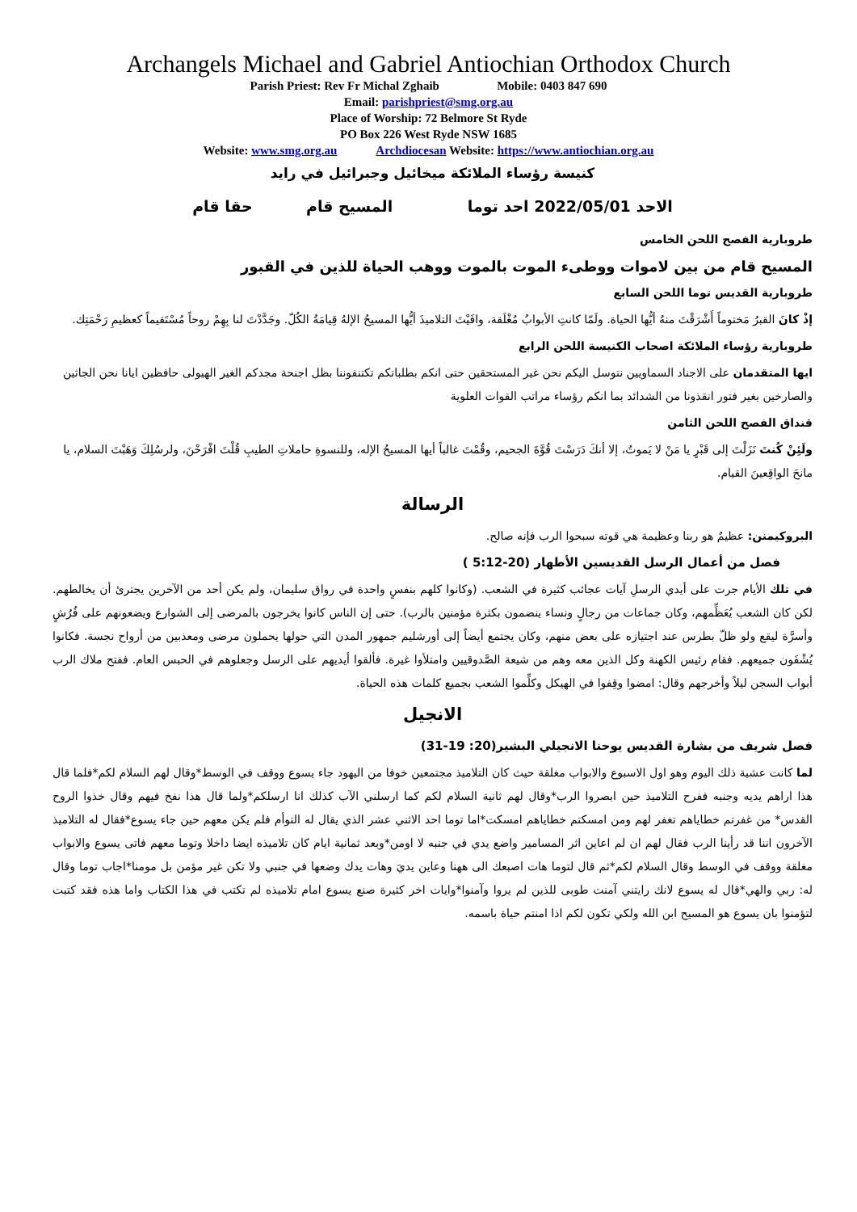Archangels Michael and Gabriel Antiochian Orthodox Church
Parish Priest: Rev Fr Michal Zghaib Mobile: 0403 847 690
Email: parishpriest@smg.org.au
Place of Worship: 72 Belmore St Ryde
PO Box 226 West Ryde NSW 1685
Website: www.smg.org.au Archdiocesan Website: https://www.antiochian.org.au
كنيسة رؤساء الملائكة ميخائيل وجبرائيل في رايد
الاحد 2022/05/01 احد توما المسيح قام حقا قام
طروبارية الفصح اللحن الخامس
المسيح قام من بين لاموات ووطىء الموت بالموت ووهب الحياة للذين في القبور
طروبارية القديس توما اللحن السابع
إذْ كانَ القبرُ مَختوماً أَشْرَقْتَ منهُ أيُّها الحياة. ولَمّا كانتِ الأبوابُ مُغْلَقة، وافَيْتَ التلاميذَ أيُّها المسيحُ الإلهُ قِيامَةُ الكُلّ. وجَدَّدْتَ لنا بِهِمْ روحاً مُسْتَقيماً كعظيمِ رَحْمَتِك.
طروبارية رؤساء الملائكة اصحاب الكنيسة اللحن الرابع
ايها المتقدمان على الاجناد السماويين نتوسل اليكم نحن غير المستحقين حتى انكم بطلباتكم تكتنفوننا بظل اجنحة مجدكم الغير الهيولى حافظين ايانا نحن الجاثين والصارخين بغير فتور انقذونا من الشدائد بما انكم رؤساء مراتب القوات العلوية
قنداق الفصح اللحن الثامن
ولَئِنْ كُنتَ نَزَلْتَ إلى قَبْرٍ يا مَنْ لا يَموتُ، إلا أنكَ دَرَسْتَ قُوَّةَ الجحيم، وقُمْتَ غالباً أيها المسيحُ الإله، وللنسوةِ حاملاتِ الطيبِ قُلْتَ افْرَحْنَ، ولرسُلِكَ وَهَبْتَ السلام، يا مانحَ الواقِعينَ القيام.
الرسالة
البروكيمنن: عظيمٌ هو ربنا وعظيمة هي قوته سبحوا الرب فإنه صالح.
فصل من أعمال الرسل القديسين الأطهار (20-5:12 )
في تلك الأيام جرت على أيدي الرسلِ آيات عجائب كثيرة في الشعب. (وكانوا كلهم بنفسٍ واحدة في رواق سليمان، ولم يكن أحد من الآخرين يجترئ أن يخالطهم. لكن كان الشعب يُعَظِّمهم، وكان جماعات من رجالٍ ونساء ينضمون بكثرة مؤمنين بالرب). حتى إن الناس كانوا يخرجون بالمرضى إلى الشوارع ويضعونهم على فُرُشٍ وأسرَّة ليقع ولو ظلّ بطرس عند اجتيازه على بعض منهم، وكان يجتمع أيضاً إلى أورشليم جمهور المدن التي حولها يحملون مرضى ومعذبين من أرواح نجسة. فكانوا يُشْفَون جميعهم. فقام رئيس الكهنة وكل الذين معه وهم من شيعة الصَّدوقيين وامتلأوا غيرة. فألقوا أيديهم على الرسل وجعلوهم في الحبس العام. ففتح ملاك الرب أبواب السجن ليلاً وأخرجهم وقال: امضوا وقِفوا في الهيكل وكلِّموا الشعب بجميع كلمات هذه الحياة.
الانجيل
فصل شريف من بشارة القديس يوحنا الانجيلي البشير(20: 19-31)
لما كانت عشية ذلك اليوم وهو اول الاسبوع والابواب مغلقة حيث كان التلاميذ مجتمعين خوفا من اليهود جاء يسوع ووقف في الوسط*وقال لهم السلام لكم*فلما قال هذا اراهم يديه وجنبه ففرح التلاميذ حين ابصروا الرب*وقال لهم ثانية السلام لكم كما ارسلني الآب كذلك انا ارسلكم*ولما قال هذا نفخ فيهم وقال خذوا الروح القدس* من غفرتم خطاياهم تغفر لهم ومن امسكتم خطاياهم امسكت*اما توما احد الاثني عشر الذي يقال له التوأم فلم يكن معهم حين جاء يسوع*فقال له التلاميذ الآخرون اننا قد رأينا الرب فقال لهم ان لم اعاين اثر المسامير واضع يدي في جنبه لا اومن*وبعد ثمانية ايام كان تلاميذه ايضا داخلا وتوما معهم فاتى يسوع والابواب مغلقة ووقف في الوسط وقال السلام لكم*ثم قال لتوما هات اصبعك الى ههنا وعاين يديَ وهات يدك وضعها في جنبي ولا تكن غير مؤمن بل مومنا*اجاب توما وقال له: ربي والهي*قال له يسوع لانك رايتني آمنت طوبى للذين لم يروا وآمنوا*وايات اخر كثيرة صنع يسوع امام تلاميذه لم تكتب في هذا الكتاب واما هذه فقد كتبت لتؤمنوا بان يسوع هو المسيح ابن الله ولكي تكون لكم اذا امنتم حياة باسمه.